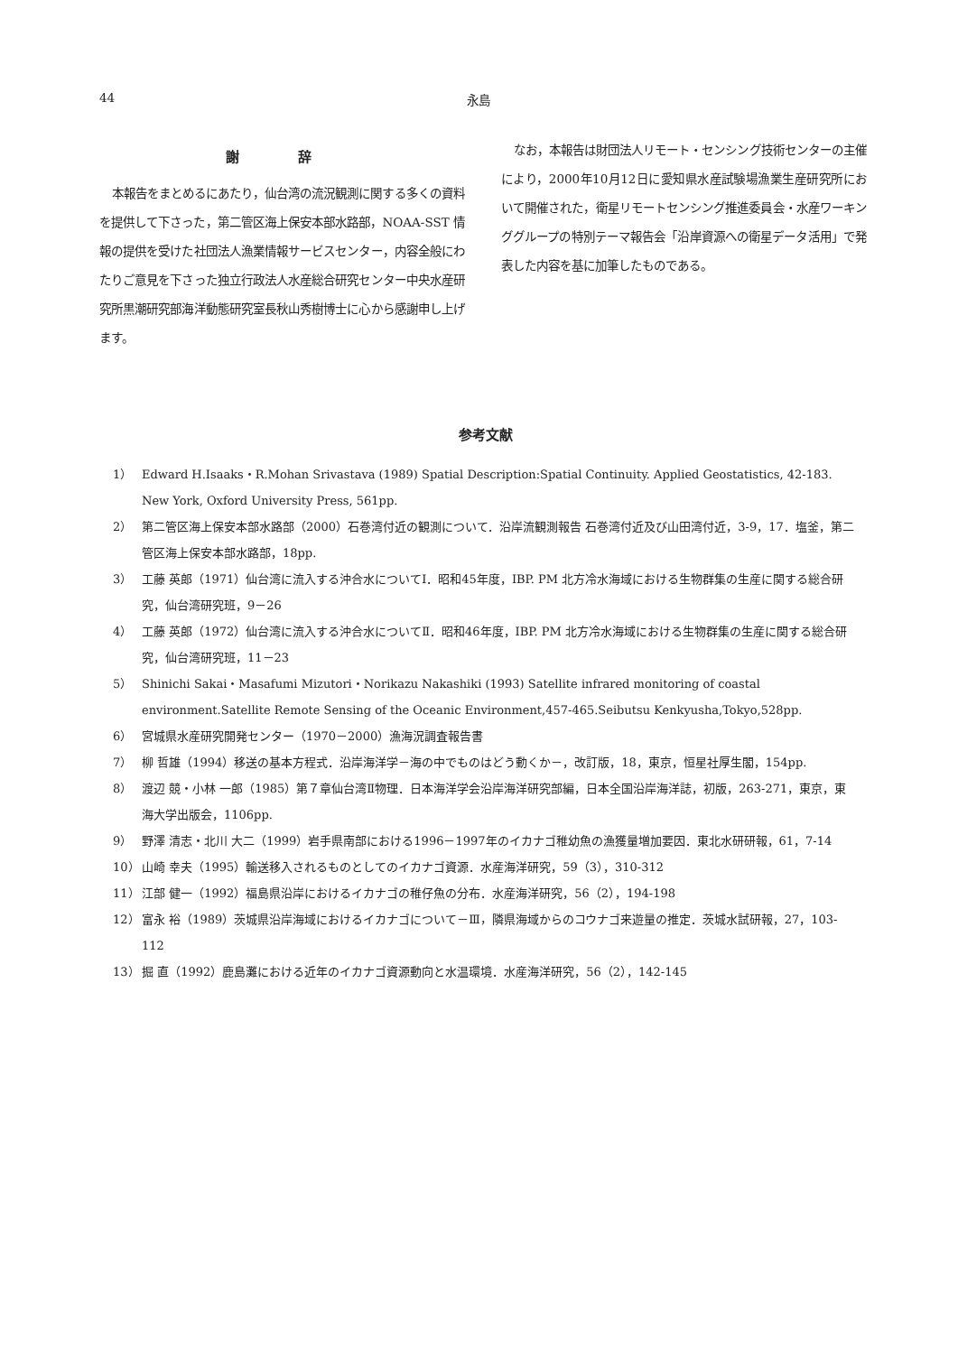44 永島
謝 辞
本報告をまとめるにあたり，仙台湾の流況観測に関する多くの資料を提供して下さった，第二管区海上保安本部水路部，NOAA-SST 情報の提供を受けた社団法人漁業情報サービスセンター，内容全般にわたりご意見を下さった独立行政法人水産総合研究センター中央水産研究所黒潮研究部海洋動態研究室長秋山秀樹博士に心から感謝申し上げます。
なお，本報告は財団法人リモート・センシング技術センターの主催により，2000年10月12日に愛知県水産試験場漁業生産研究所において開催された，衛星リモートセンシング推進委員会・水産ワーキンググループの特別テーマ報告会「沿岸資源への衛星データ活用」で発表した内容を基に加筆したものである。
参考文献
1） Edward H.Isaaks・R.Mohan Srivastava (1989) Spatial Description:Spatial Continuity. Applied Geostatistics, 42-183. New York, Oxford University Press, 561pp.
2） 第二管区海上保安本部水路部（2000）石巻湾付近の観測について．沿岸流観測報告 石巻湾付近及び山田湾付近，3-9，17．塩釜，第二管区海上保安本部水路部，18pp.
3） 工藤 英郎（1971）仙台湾に流入する沖合水についてⅠ．昭和45年度，IBP. PM 北方冷水海域における生物群集の生産に関する総合研究，仙台湾研究班，9－26
4） 工藤 英郎（1972）仙台湾に流入する沖合水についてⅡ．昭和46年度，IBP. PM 北方冷水海域における生物群集の生産に関する総合研究，仙台湾研究班，11－23
5） Shinichi Sakai・Masafumi Mizutori・Norikazu Nakashiki (1993) Satellite infrared monitoring of coastal environment.Satellite Remote Sensing of the Oceanic Environment,457-465.Seibutsu Kenkyusha,Tokyo,528pp.
6） 宮城県水産研究開発センター（1970－2000）漁海況調査報告書
7） 柳 哲雄（1994）移送の基本方程式．沿岸海洋学－海の中でものはどう動くか－，改訂版，18，東京，恒星社厚生閣，154pp.
8） 渡辺 競・小林 一郎（1985）第７章仙台湾Ⅱ物理．日本海洋学会沿岸海洋研究部編，日本全国沿岸海洋誌，初版，263-271，東京，東海大学出版会，1106pp.
9） 野澤 清志・北川 大二（1999）岩手県南部における1996－1997年のイカナゴ稚幼魚の漁獲量増加要因．東北水研研報，61，7-14
10） 山崎 幸夫（1995）輸送移入されるものとしてのイカナゴ資源．水産海洋研究，59（3），310-312
11） 江部 健一（1992）福島県沿岸におけるイカナゴの稚仔魚の分布．水産海洋研究，56（2），194-198
12） 富永 裕（1989）茨城県沿岸海域におけるイカナゴについて－Ⅲ，隣県海域からのコウナゴ来遊量の推定．茨城水試研報，27，103-112
13） 掘 直（1992）鹿島灘における近年のイカナゴ資源動向と水温環境．水産海洋研究，56（2），142-145